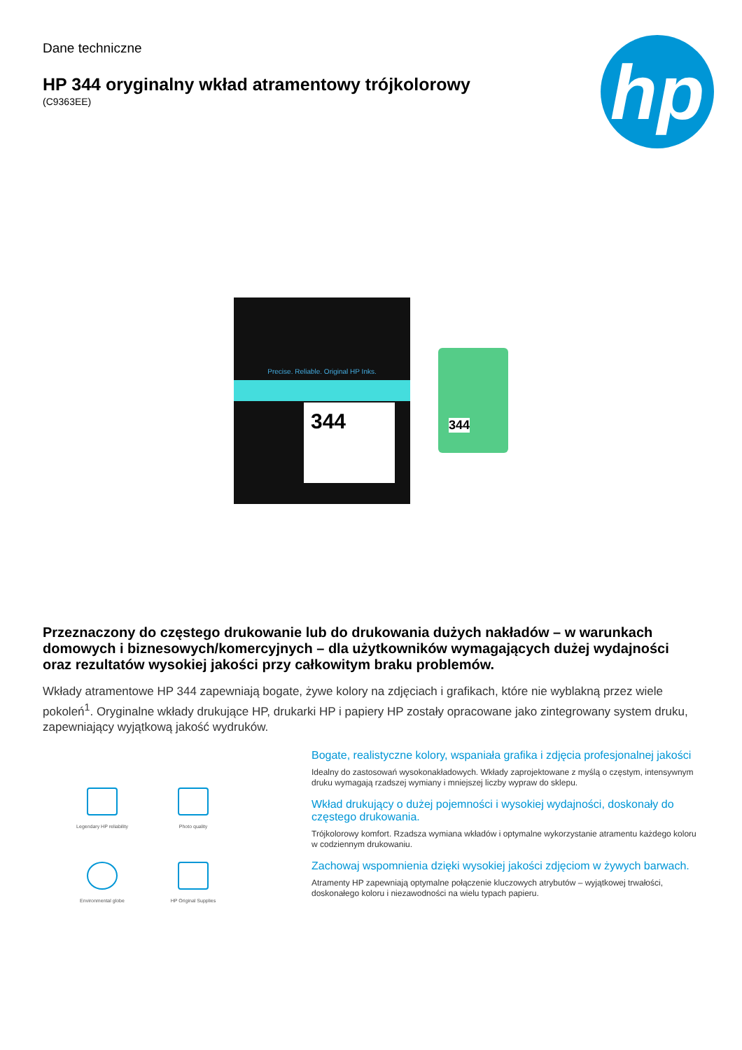Dane techniczne
HP 344 oryginalny wkład atramentowy trójkolorowy
(C9363EE)
hp
Precise. Reliable. Original HP Inks.
344
344
Przeznaczony do częstego drukowanie lub do drukowania dużych nakładów – w warunkach domowych i biznesowych/komercyjnych – dla użytkowników wymagających dużej wydajności oraz rezultatów wysokiej jakości przy całkowitym braku problemów.
Wkłady atramentowe HP 344 zapewniają bogate, żywe kolory na zdjęciach i grafikach, które nie wyblakną przez wiele pokoleń<sup>1</sup>. Oryginalne wkłady drukujące HP, drukarki HP i papiery HP zostały opracowane jako zintegrowany system druku, zapewniający wyjątkową jakość wydruków.
Legendary HP reliability
Photo quality
Environmental globe
HP Original Supplies
Bogate, realistyczne kolory, wspaniała grafika i zdjęcia profesjonalnej jakości
Idealny do zastosowań wysokonakładowych. Wkłady zaprojektowane z myślą o częstym, intensywnym druku wymagają rzadszej wymiany i mniejszej liczby wypraw do sklepu.
Wkład drukujący o dużej pojemności i wysokiej wydajności, doskonały do częstego drukowania.
Trójkolorowy komfort. Rzadsza wymiana wkładów i optymalne wykorzystanie atramentu każdego koloru w codziennym drukowaniu.
Zachowaj wspomnienia dzięki wysokiej jakości zdjęciom w żywych barwach.
Atramenty HP zapewniają optymalne połączenie kluczowych atrybutów – wyjątkowej trwałości, doskonałego koloru i niezawodności na wielu typach papieru.